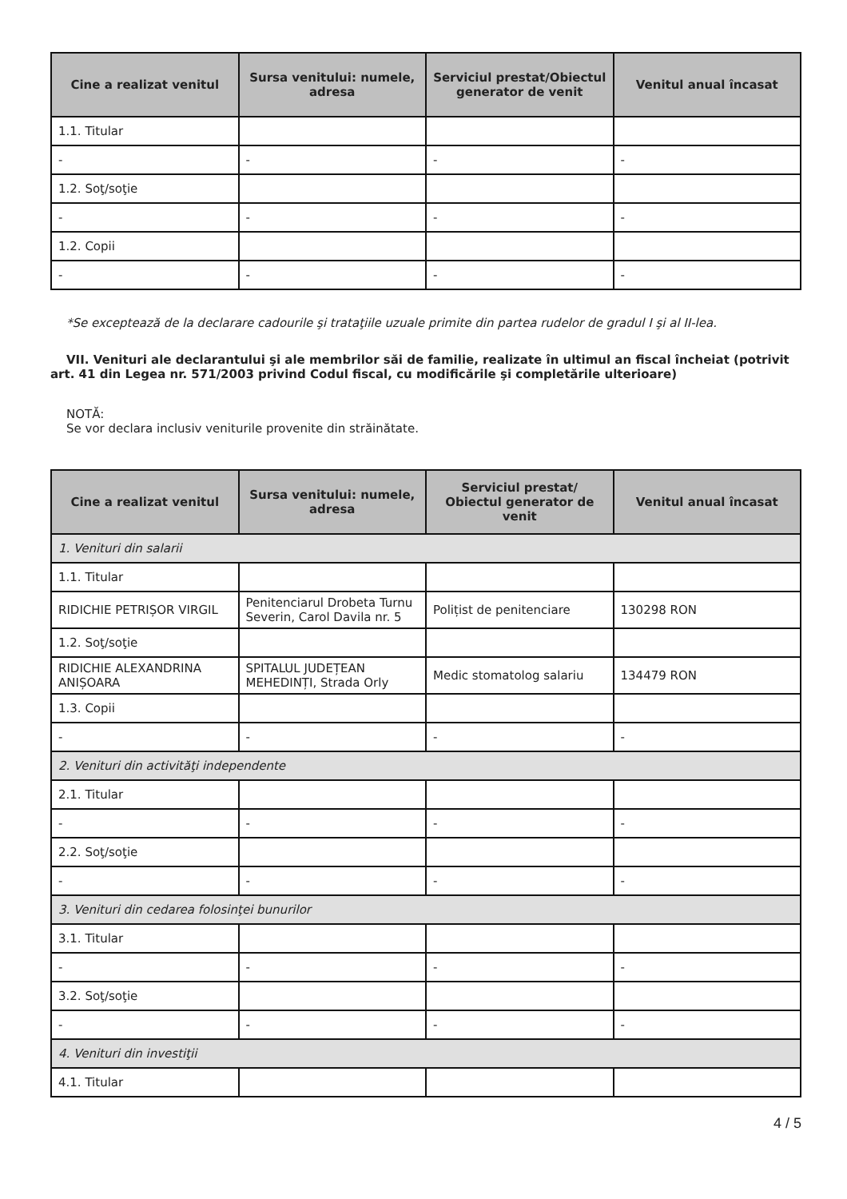| Cine a realizat venitul | Sursa venitului: numele, adresa | Serviciul prestat/Obiectul generator de venit | Venitul anual încasat |
| --- | --- | --- | --- |
| 1.1. Titular | | | |
| - | - | - | - |
| 1.2. Soţ/soţie | | | |
| - | - | - | - |
| 1.2. Copii | | | |
| - | - | - | - |
*Se exceptează de la declarare cadourile şi trataţiile uzuale primite din partea rudelor de gradul I şi al II-lea.
VII. Venituri ale declarantului şi ale membrilor săi de familie, realizate în ultimul an fiscal încheiat (potrivit art. 41 din Legea nr. 571/2003 privind Codul fiscal, cu modificările şi completările ulterioare)
NOTĂ:
Se vor declara inclusiv veniturile provenite din străinătate.
| Cine a realizat venitul | Sursa venitului: numele, adresa | Serviciul prestat/ Obiectul generator de venit | Venitul anual încasat |
| --- | --- | --- | --- |
| 1. Venituri din salarii | | | |
| 1.1. Titular | | | |
| RIDICHIE PETRIȘOR VIRGIL | Penitenciarul Drobeta Turnu Severin, Carol Davila nr. 5 | Polițist de penitenciare | 130298 RON |
| 1.2. Soţ/soţie | | | |
| RIDICHIE ALEXANDRINA ANIȘOARA | SPITALUL JUDEȚEAN MEHEDINȚI, Strada Orly | Medic stomatolog salariu | 134479 RON |
| 1.3. Copii | | | |
| - | - | - | - |
| 2. Venituri din activităţi independente | | | |
| 2.1. Titular | | | |
| - | - | - | - |
| 2.2. Soţ/soţie | | | |
| - | - | - | - |
| 3. Venituri din cedarea folosinţei bunurilor | | | |
| 3.1. Titular | | | |
| - | - | - | - |
| 3.2. Soţ/soţie | | | |
| - | - | - | - |
| 4. Venituri din investiţii | | | |
| 4.1. Titular | | | |
4 / 5